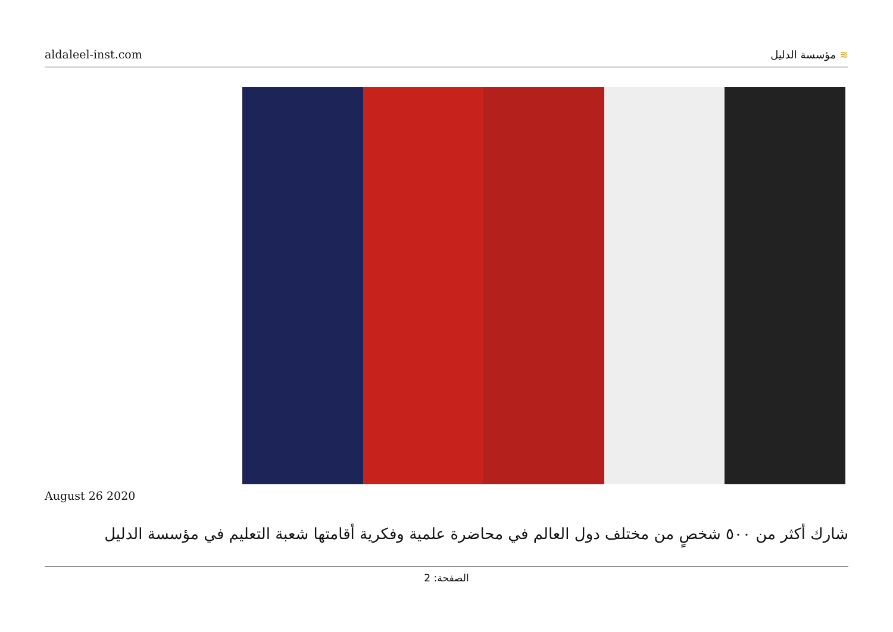aldaleel-inst.com
≋ مؤسسة الدليل
August 26 2020
شارك أكثر من ٥٠٠ شخصٍ من مختلف دول العالم في محاضرة علمية وفكرية أقامتها شعبة التعليم في مؤسسة الدليل
الصفحة: 2